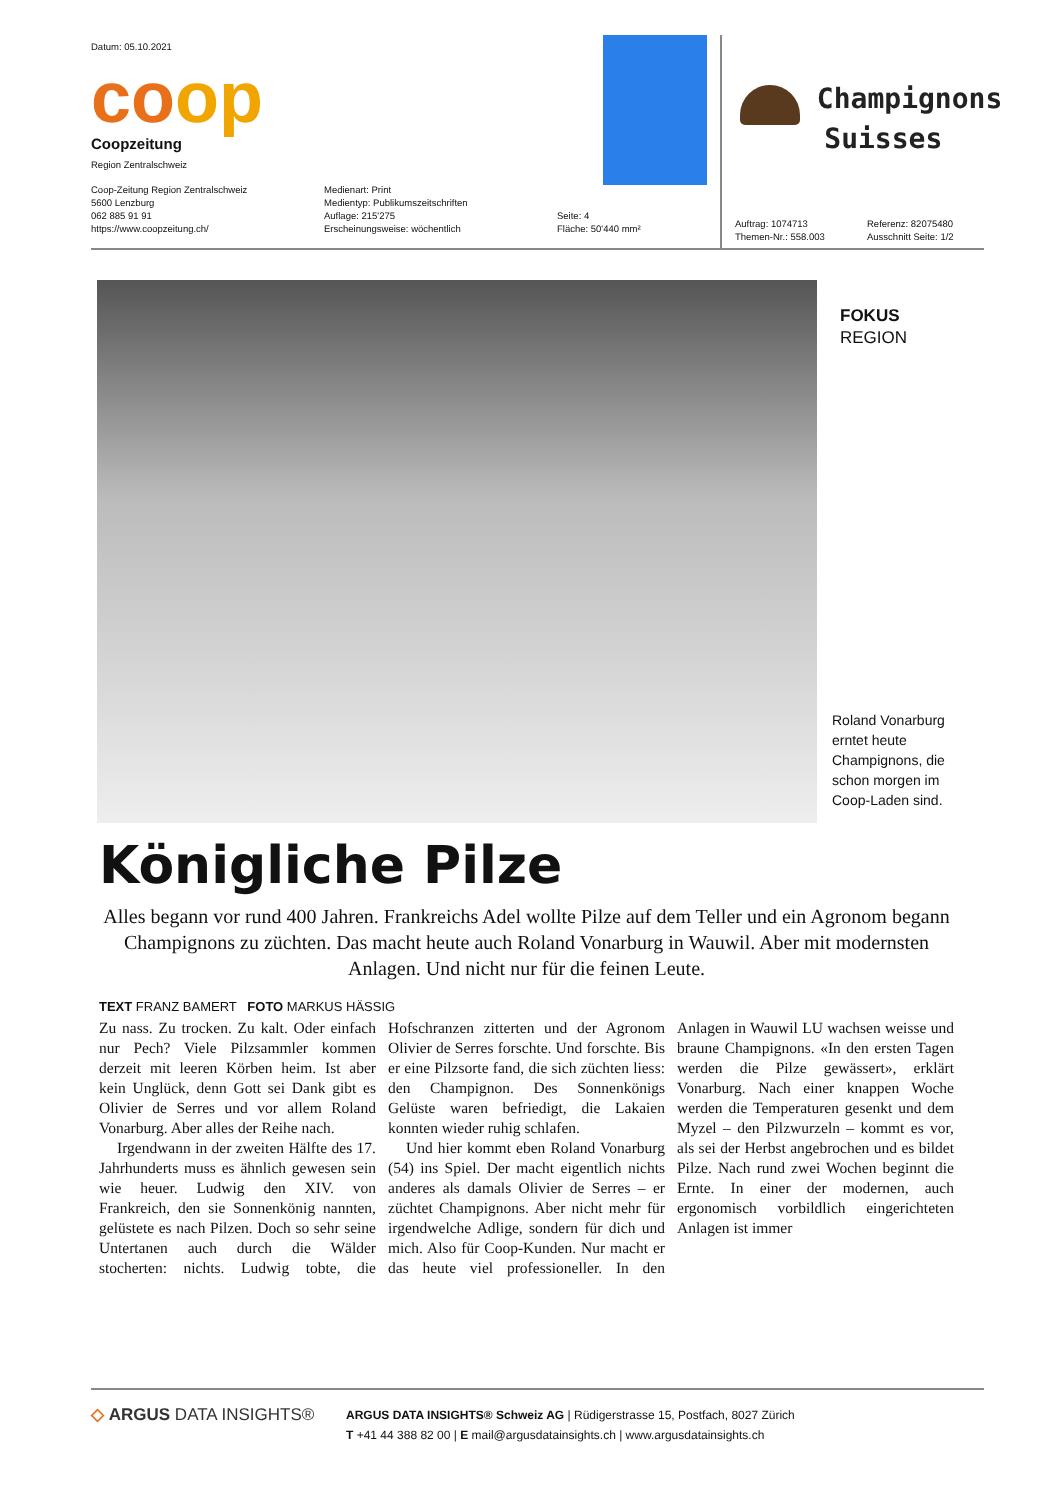Datum: 05.10.2021
coop
Coopzeitung
Region Zentralschweiz
Coop-Zeitung Region Zentralschweiz
5600 Lenzburg
062 885 91 91
https://www.coopzeitung.ch/
Medienart: Print
Medientyp: Publikumszeitschriften
Auflage: 215'275
Erscheinungsweise: wöchentlich
Seite: 4
Fläche: 50'440 mm²
Champignons
Suisses
Auftrag: 1074713
Themen-Nr.: 558.003
Referenz: 82075480
Ausschnitt Seite: 1/2
FOKUS
REGION
Roland Vonarburg erntet heute Champignons, die schon morgen im Coop-Laden sind.
Königliche Pilze
Alles begann vor rund 400 Jahren. Frankreichs Adel wollte Pilze auf dem Teller und ein Agronom begann Champignons zu züchten. Das macht heute auch Roland Vonarburg in Wauwil. Aber mit modernsten Anlagen. Und nicht nur für die feinen Leute.
TEXT FRANZ BAMERT FOTO MARKUS HÄSSIG
Zu nass. Zu trocken. Zu kalt. Oder einfach nur Pech? Viele Pilzsammler kommen derzeit mit leeren Körben heim. Ist aber kein Unglück, denn Gott sei Dank gibt es Olivier de Serres und vor allem Roland Vonarburg. Aber alles der Reihe nach.
Irgendwann in der zweiten Hälfte des 17. Jahrhunderts muss es ähnlich gewesen sein wie heuer. Ludwig den XIV. von Frankreich, den sie Sonnenkönig nannten, gelüstete es nach Pilzen. Doch so sehr seine Untertanen auch durch die Wälder stocherten: nichts. Ludwig tobte, die Hofschranzen zitterten und der Agronom Olivier de Serres forschte. Und forschte. Bis er eine Pilzsorte fand, die sich züchten liess: den Champignon. Des Sonnenkönigs Gelüste waren befriedigt, die Lakaien konnten wieder ruhig schlafen.
Und hier kommt eben Roland Vonarburg (54) ins Spiel. Der macht eigentlich nichts anderes als damals Olivier de Serres – er züchtet Champignons. Aber nicht mehr für irgendwelche Adlige, sondern für dich und mich. Also für Coop-Kunden. Nur macht er das heute viel professioneller. In den Anlagen in Wauwil LU wachsen weisse und braune Champignons. «In den ersten Tagen werden die Pilze gewässert», erklärt Vonarburg. Nach einer knappen Woche werden die Temperaturen gesenkt und dem Myzel – den Pilzwurzeln – kommt es vor, als sei der Herbst angebrochen und es bildet Pilze. Nach rund zwei Wochen beginnt die Ernte. In einer der modernen, auch ergonomisch vorbildlich eingerichteten Anlagen ist immer
◇ ARGUS DATA INSIGHTS®
ARGUS DATA INSIGHTS® Schweiz AG | Rüdigerstrasse 15, Postfach, 8027 Zürich
T +41 44 388 82 00 | E mail@argusdatainsights.ch | www.argusdatainsights.ch